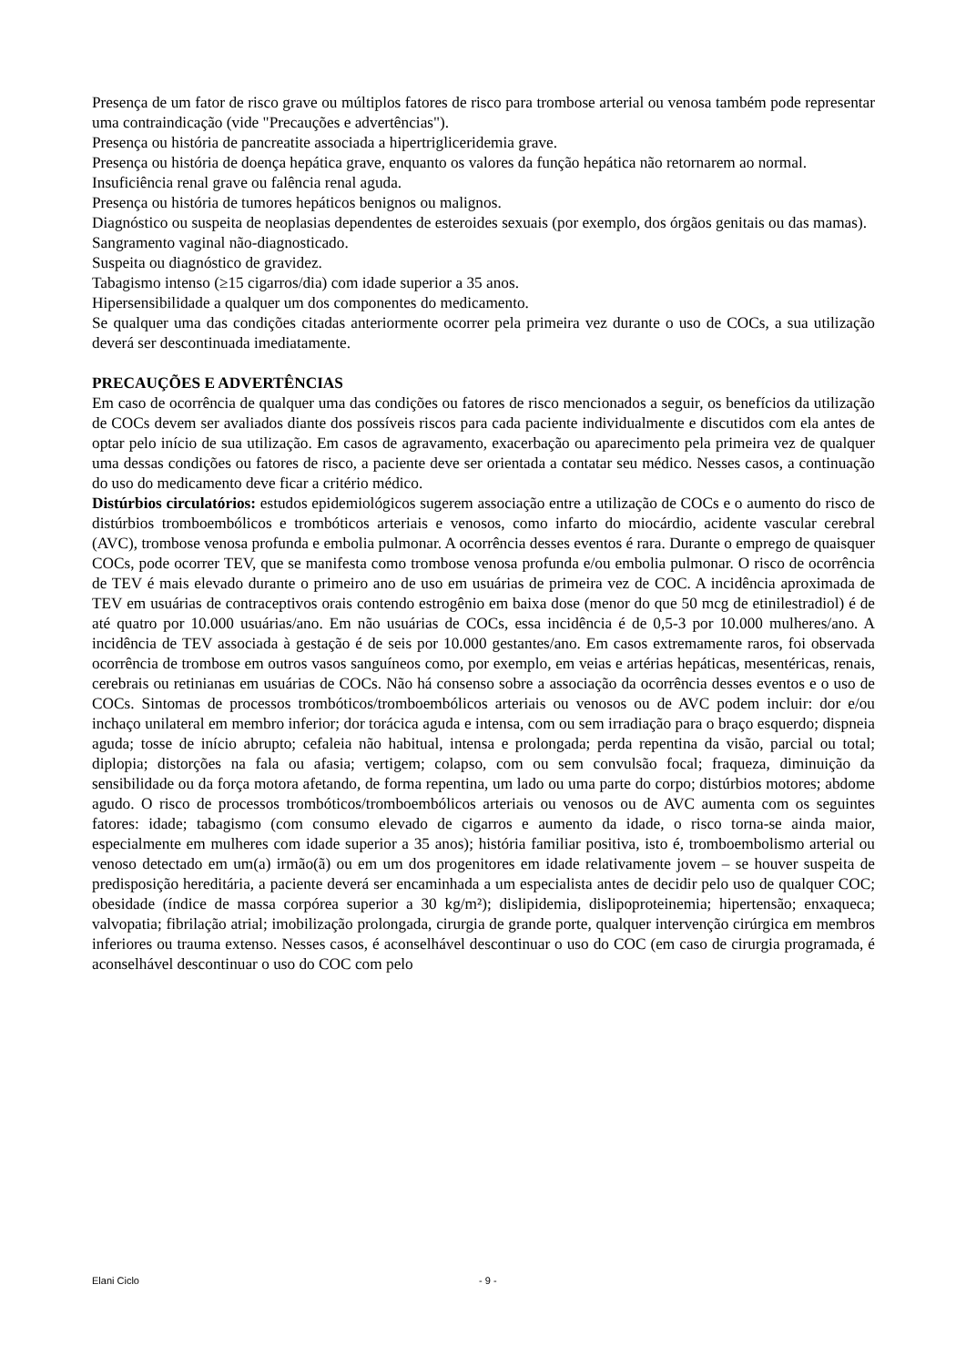Presença de um fator de risco grave ou múltiplos fatores de risco para trombose arterial ou venosa também pode representar uma contraindicação (vide "Precauções e advertências").
Presença ou história de pancreatite associada a hipertrigliceridemia grave.
Presença ou história de doença hepática grave, enquanto os valores da função hepática não retornarem ao normal.
Insuficiência renal grave ou falência renal aguda.
Presença ou história de tumores hepáticos benignos ou malignos.
Diagnóstico ou suspeita de neoplasias dependentes de esteroides sexuais (por exemplo, dos órgãos genitais ou das mamas).
Sangramento vaginal não-diagnosticado.
Suspeita ou diagnóstico de gravidez.
Tabagismo intenso (≥15 cigarros/dia) com idade superior a 35 anos.
Hipersensibilidade a qualquer um dos componentes do medicamento.
Se qualquer uma das condições citadas anteriormente ocorrer pela primeira vez durante o uso de COCs, a sua utilização deverá ser descontinuada imediatamente.
PRECAUÇÕES E ADVERTÊNCIAS
Em caso de ocorrência de qualquer uma das condições ou fatores de risco mencionados a seguir, os benefícios da utilização de COCs devem ser avaliados diante dos possíveis riscos para cada paciente individualmente e discutidos com ela antes de optar pelo início de sua utilização. Em casos de agravamento, exacerbação ou aparecimento pela primeira vez de qualquer uma dessas condições ou fatores de risco, a paciente deve ser orientada a contatar seu médico. Nesses casos, a continuação do uso do medicamento deve ficar a critério médico.
Distúrbios circulatórios: estudos epidemiológicos sugerem associação entre a utilização de COCs e o aumento do risco de distúrbios tromboembólicos e trombóticos arteriais e venosos, como infarto do miocárdio, acidente vascular cerebral (AVC), trombose venosa profunda e embolia pulmonar. A ocorrência desses eventos é rara. Durante o emprego de quaisquer COCs, pode ocorrer TEV, que se manifesta como trombose venosa profunda e/ou embolia pulmonar. O risco de ocorrência de TEV é mais elevado durante o primeiro ano de uso em usuárias de primeira vez de COC. A incidência aproximada de TEV em usuárias de contraceptivos orais contendo estrogênio em baixa dose (menor do que 50 mcg de etinilestradiol) é de até quatro por 10.000 usuárias/ano. Em não usuárias de COCs, essa incidência é de 0,5-3 por 10.000 mulheres/ano. A incidência de TEV associada à gestação é de seis por 10.000 gestantes/ano. Em casos extremamente raros, foi observada ocorrência de trombose em outros vasos sanguíneos como, por exemplo, em veias e artérias hepáticas, mesentéricas, renais, cerebrais ou retinianas em usuárias de COCs. Não há consenso sobre a associação da ocorrência desses eventos e o uso de COCs. Sintomas de processos trombóticos/tromboembólicos arteriais ou venosos ou de AVC podem incluir: dor e/ou inchaço unilateral em membro inferior; dor torácica aguda e intensa, com ou sem irradiação para o braço esquerdo; dispneia aguda; tosse de início abrupto; cefaleia não habitual, intensa e prolongada; perda repentina da visão, parcial ou total; diplopia; distorções na fala ou afasia; vertigem; colapso, com ou sem convulsão focal; fraqueza, diminuição da sensibilidade ou da força motora afetando, de forma repentina, um lado ou uma parte do corpo; distúrbios motores; abdome agudo. O risco de processos trombóticos/tromboembólicos arteriais ou venosos ou de AVC aumenta com os seguintes fatores: idade; tabagismo (com consumo elevado de cigarros e aumento da idade, o risco torna-se ainda maior, especialmente em mulheres com idade superior a 35 anos); história familiar positiva, isto é, tromboembolismo arterial ou venoso detectado em um(a) irmão(ã) ou em um dos progenitores em idade relativamente jovem – se houver suspeita de predisposição hereditária, a paciente deverá ser encaminhada a um especialista antes de decidir pelo uso de qualquer COC; obesidade (índice de massa corpórea superior a 30 kg/m²); dislipidemia, dislipoproteinemia; hipertensão; enxaqueca; valvopatia; fibrilação atrial; imobilização prolongada, cirurgia de grande porte, qualquer intervenção cirúrgica em membros inferiores ou trauma extenso. Nesses casos, é aconselhável descontinuar o uso do COC (em caso de cirurgia programada, é aconselhável descontinuar o uso do COC com pelo
Elani Ciclo - 9 -